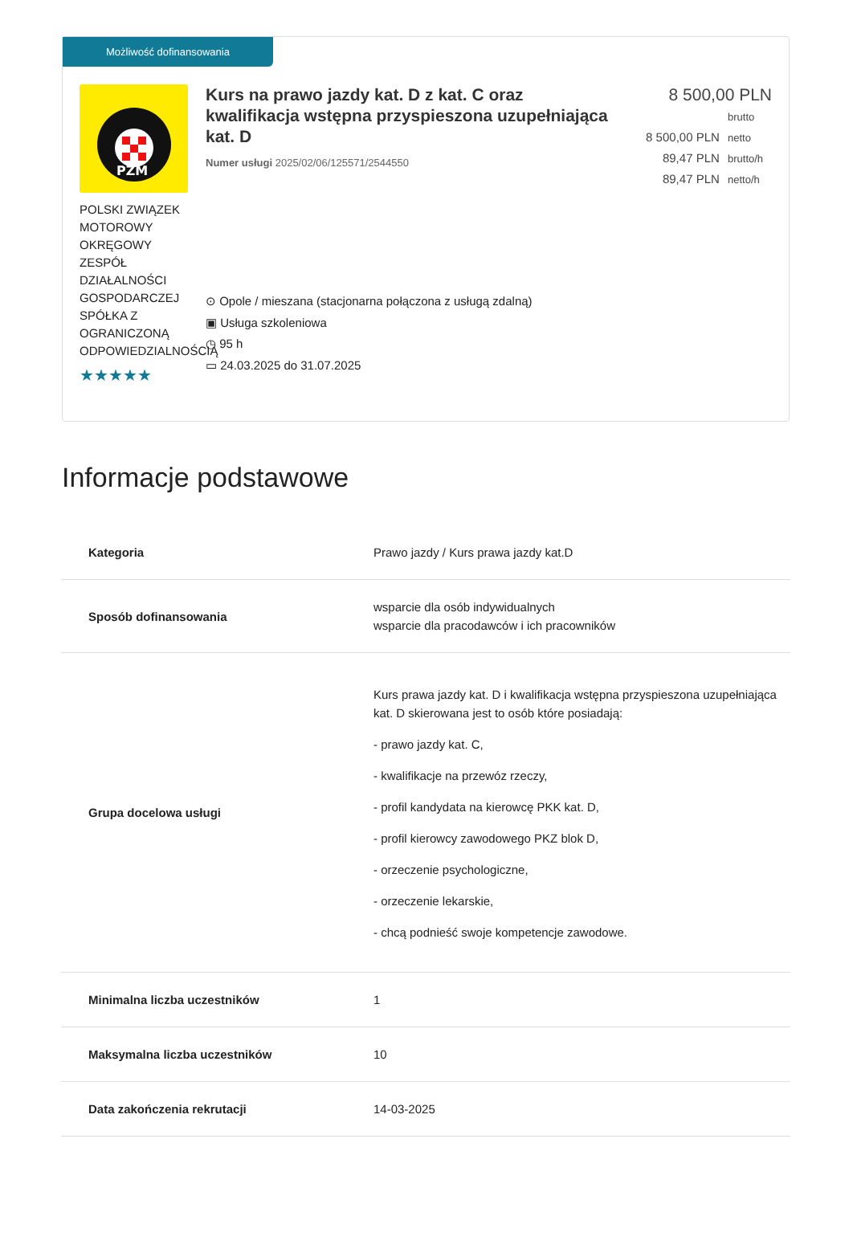Możliwość dofinansowania
PZM
POLSKI ZWIĄZEK MOTOROWY OKRĘGOWY ZESPÓŁ DZIAŁALNOŚCI GOSPODARCZEJ SPÓŁKA Z OGRANICZONĄ ODPOWIEDZIALNOŚCIĄ
★★★★★
Kurs na prawo jazdy kat. D z kat. C oraz kwalifikacja wstępna przyspieszona uzupełniająca kat. D
Numer usługi 2025/02/06/125571/2544550
⊙ Opole / mieszana (stacjonarna połączona z usługą zdalną)
▣ Usługa szkoleniowa
◷ 95 h
▭ 24.03.2025 do 31.07.2025
8 500,00 PLN brutto
8 500,00 PLN netto
89,47 PLN brutto/h
89,47 PLN netto/h
Informacje podstawowe
| Kategoria | Prawo jazdy / Kurs prawa jazdy kat.D |
| Sposób dofinansowania | wsparcie dla osób indywidualnych wsparcie dla pracodawców i ich pracowników |
| Grupa docelowa usługi | Kurs prawa jazdy kat. D i kwalifikacja wstępna przyspieszona uzupełniająca kat. D skierowana jest to osób które posiadają: - prawo jazdy kat. C, - kwalifikacje na przewóz rzeczy, - profil kandydata na kierowcę PKK kat. D, - profil kierowcy zawodowego PKZ blok D, - orzeczenie psychologiczne, - orzeczenie lekarskie, - chcą podnieść swoje kompetencje zawodowe. |
| Minimalna liczba uczestników | 1 |
| Maksymalna liczba uczestników | 10 |
| Data zakończenia rekrutacji | 14-03-2025 |